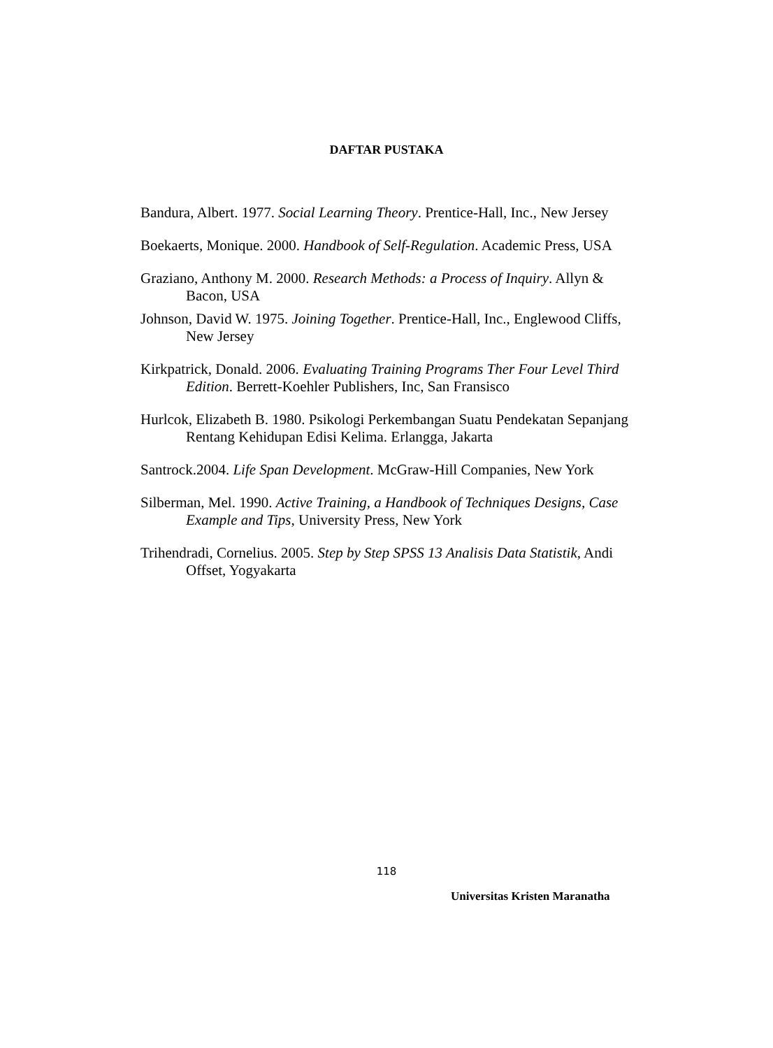DAFTAR PUSTAKA
Bandura, Albert. 1977. Social Learning Theory. Prentice-Hall, Inc., New Jersey
Boekaerts, Monique. 2000. Handbook of Self-Regulation. Academic Press, USA
Graziano, Anthony M. 2000. Research Methods: a Process of Inquiry. Allyn & Bacon, USA
Johnson, David W. 1975. Joining Together. Prentice-Hall, Inc., Englewood Cliffs, New Jersey
Kirkpatrick, Donald. 2006. Evaluating Training Programs Ther Four Level Third Edition. Berrett-Koehler Publishers, Inc, San Fransisco
Hurlcok, Elizabeth B. 1980. Psikologi Perkembangan Suatu Pendekatan Sepanjang Rentang Kehidupan Edisi Kelima. Erlangga, Jakarta
Santrock.2004. Life Span Development. McGraw-Hill Companies, New York
Silberman, Mel. 1990. Active Training, a Handbook of Techniques Designs, Case Example and Tips, University Press, New York
Trihendradi, Cornelius. 2005. Step by Step SPSS 13 Analisis Data Statistik, Andi Offset, Yogyakarta
118
Universitas Kristen Maranatha